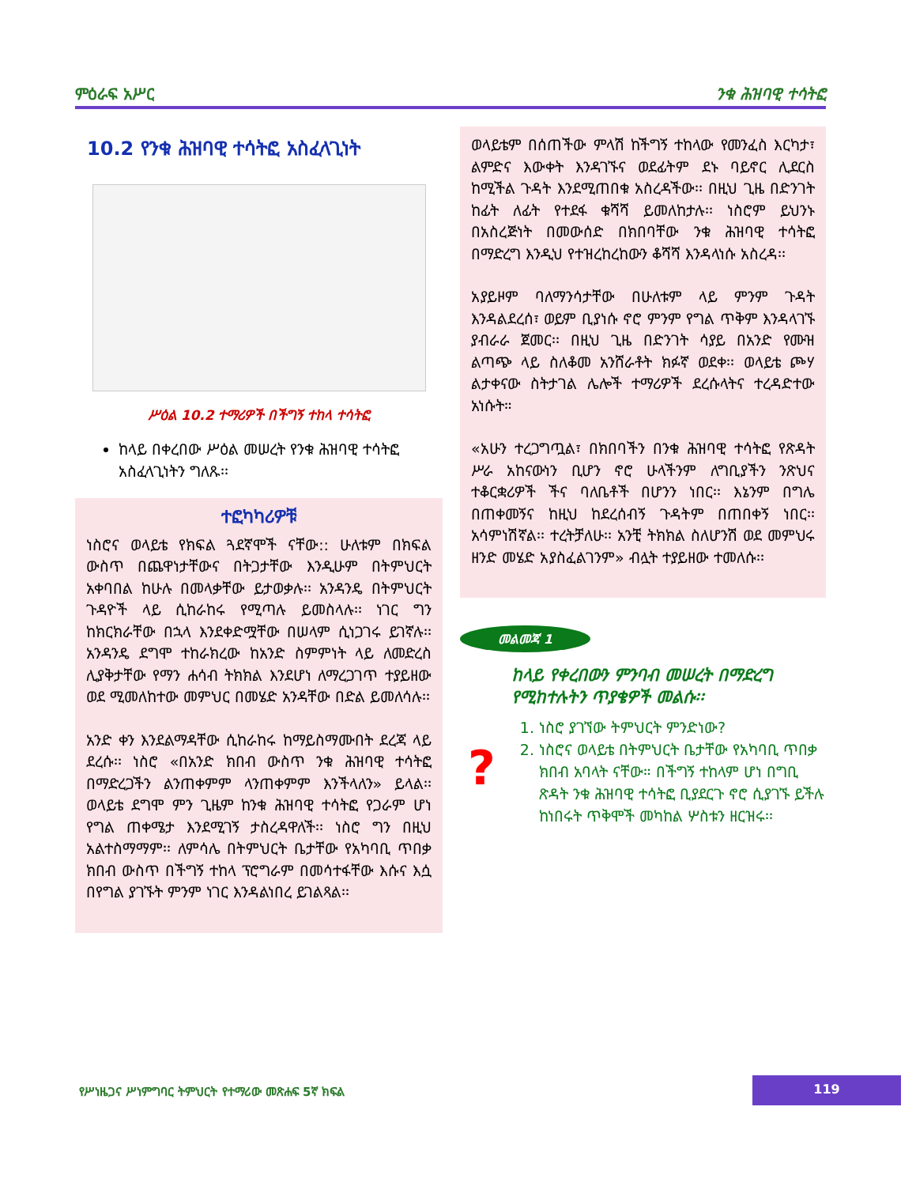ምዕራፍ አሥር ንቁ ሕዝባዊ ተሳትፎ
10.2 የንቁ ሕዝባዊ ተሳትፎ አስፈላጊነት
ሥዕል 10.2 ተማሪዎች በችግኝ ተከላ ተሳትፎ
ከላይ በቀረበው ሥዕል መሠረት የንቁ ሕዝባዊ ተሳትፎ አስፈላጊነትን ግለጹ፡፡
ተፎካካሪዎቹ
ነስሮና ወላይቴ የክፍል ጓደኛሞች ናቸው:: ሁለቱም በክፍል ውስጥ በጨዋነታቸውና በትጋታቸው እንዲሁም በትምህርት አቀባበል ከሁሉ በመላቃቸው ይታወቃሉ፡፡ አንዳንዴ በትምህርት ጉዳዮች ላይ ሲከራከሩ የሚጣሉ ይመስላሉ፡፡ ነገር ግን ከክርክራቸው በኋላ እንደቀድሟቸው በሠላም ሲነጋገሩ ይገኛሉ፡፡ አንዳንዴ ደግሞ ተከራክረው ከአንድ ስምምነት ላይ ለመድረስ ሊያቅታቸው የማን ሐሳብ ትክክል እንደሆነ ለማረጋገጥ ተያይዘው ወደ ሚመለከተው መምህር በመሄድ አንዳቸው በድል ይመለሳሉ፡፡
አንድ ቀን እንደልማዳቸው ሲከራከሩ ከማይስማሙበት ደረጃ ላይ ደረሱ፡፡ ነስሮ «በአንድ ክበብ ውስጥ ንቁ ሕዝባዊ ተሳትፎ በማድረጋችን ልንጠቀምም ላንጠቀምም እንችላለን» ይላል፡፡ ወላይቴ ደግሞ ምን ጊዜም ከንቁ ሕዝባዊ ተሳትፎ የጋራም ሆነ የግል ጠቀሜታ እንደሚገኝ ታስረዳዋለች፡፡ ነስሮ ግን በዚህ አልተስማማም፡፡ ለምሳሌ በትምህርት ቤታቸው የአካባቢ ጥበቃ ክበብ ውስጥ በችግኝ ተከላ ፕሮግራም በመሳተፋቸው እሱና እሷ በየግል ያገኙት ምንም ነገር እንዳልነበረ ይገልጻል፡፡
ወላይቴም በሰጠችው ምላሽ ከችግኝ ተከላው የመንፈስ እርካታ፣ ልምድና እውቀት እንዳገኙና ወደፊትም ደኑ ባይኖር ሊደርስ ከሚችል ጉዳት እንደሚጠበቁ አስረዳችው፡፡ በዚህ ጊዜ በድንገት ከፊት ለፊት የተደፋ ቁሻሻ ይመለከታሉ፡፡ ነስሮም ይህንኑ በአስረጅነት በመውሰድ በክበባቸው ንቁ ሕዝባዊ ተሳትፎ በማድረግ እንዲህ የተዝረከረከውን ቆሻሻ እንዳላነሱ አስረዳ፡፡
አያይዞም ባለማንሳታቸው በሁለቱም ላይ ምንም ጉዳት እንዳልደረሰ፣ ወይም ቢያነሱ ኖሮ ምንም የግል ጥቅም እንዳላገኙ ያብራራ ጀመር፡፡ በዚህ ጊዜ በድንገት ሳያይ በአንድ የሙዝ ልጣጭ ላይ ስለቆመ አንሸራቶት ክፉኛ ወደቀ፡፡ ወላይቴ ጮሃ ልታቀናው ስትታገል ሌሎች ተማሪዎች ደረሱላትና ተረዳድተው አነሱት።
«አሁን ተረጋግጧል፣ በክበባችን በንቁ ሕዝባዊ ተሳትፎ የጽዳት ሥራ አከናውነን ቢሆን ኖሮ ሁላችንም ለግቢያችን ንጽህና ተቆርቋሪዎች ችና ባለቤቶች በሆንን ነበር፡፡ እኔንም በግሌ በጠቀመኝና ከዚህ ከደረሰብኝ ጉዳትም በጠበቀኝ ነበር፡፡ አሳምነሽኛል፡፡ ተረትቻለሁ፡፡ አንቺ ትክክል ስለሆንሽ ወደ መምህሩ ዘንድ መሄድ አያስፈልገንም» ብሏት ተያይዘው ተመለሱ፡፡
መልመጃ 1
ከላይ የቀረበውን ምንባብ መሠረት በማድረግ የሚከተሉትን ጥያቄዎች መልሱ፡፡
?
1. ነስሮ ያገኘው ትምህርት ምንድነው?
2. ነስሮና ወላይቴ በትምህርት ቤታቸው የአካባቢ ጥበቃ ክበብ አባላት ናቸው። በችግኝ ተከላም ሆነ በግቢ ጽዳት ንቁ ሕዝባዊ ተሳትፎ ቢያደርጉ ኖሮ ሲያገኙ ይችሉ ከነበሩት ጥቅሞች መካከል ሦስቱን ዘርዝሩ፡፡
የሥነዜጋና ሥነምግባር ትምህርት የተማሪው መጽሐፍ 5ኛ ክፍል
119